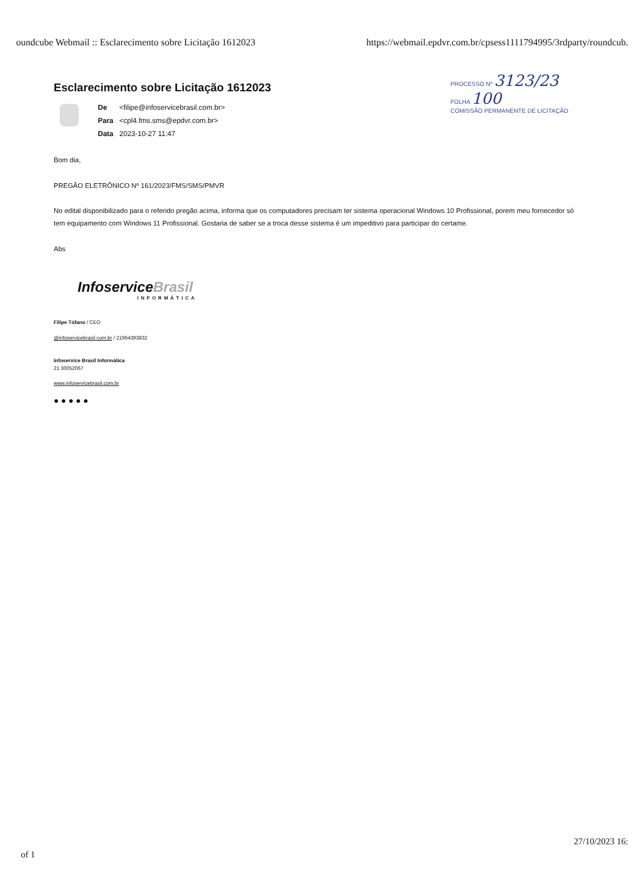oundcube Webmail :: Esclarecimento sobre Licitação 1612023
https://webmail.epdvr.com.br/cpsess1111794995/3rdparty/roundcub.
PROCESSO Nº 3123/23
FOLHA 100
COMISSÃO PERMANENTE DE LICITAÇÃO
Esclarecimento sobre Licitação 1612023
| De | <filipe@infoservicebrasil.com.br> |
| Para | <cpl4.fms.sms@epdvr.com.br> |
| Data | 2023-10-27 11:47 |
Bom dia,
PREGÃO ELETRÔNICO Nº 161/2023/FMS/SMS/PMVR
No edital disponibilizado para o referido pregão acima, informa que os computadores precisam ter sistema operacional Windows 10 Profissional, porem meu fornecedor só tem equipamento com Windows 11 Profissional. Gostaria de saber se a troca desse sistema é um impeditivo para participar do certame.
Abs
InfoserviceBrasil
INFORMÁTICA
Filipe Tófano / CEO
@infoservicebrasil.com.br / 21964393832
Infoservice Brasil Informática
21 30052067
www.infoservicebrasil.com.br
● ● ● ● ●
of 1
27/10/2023 16: